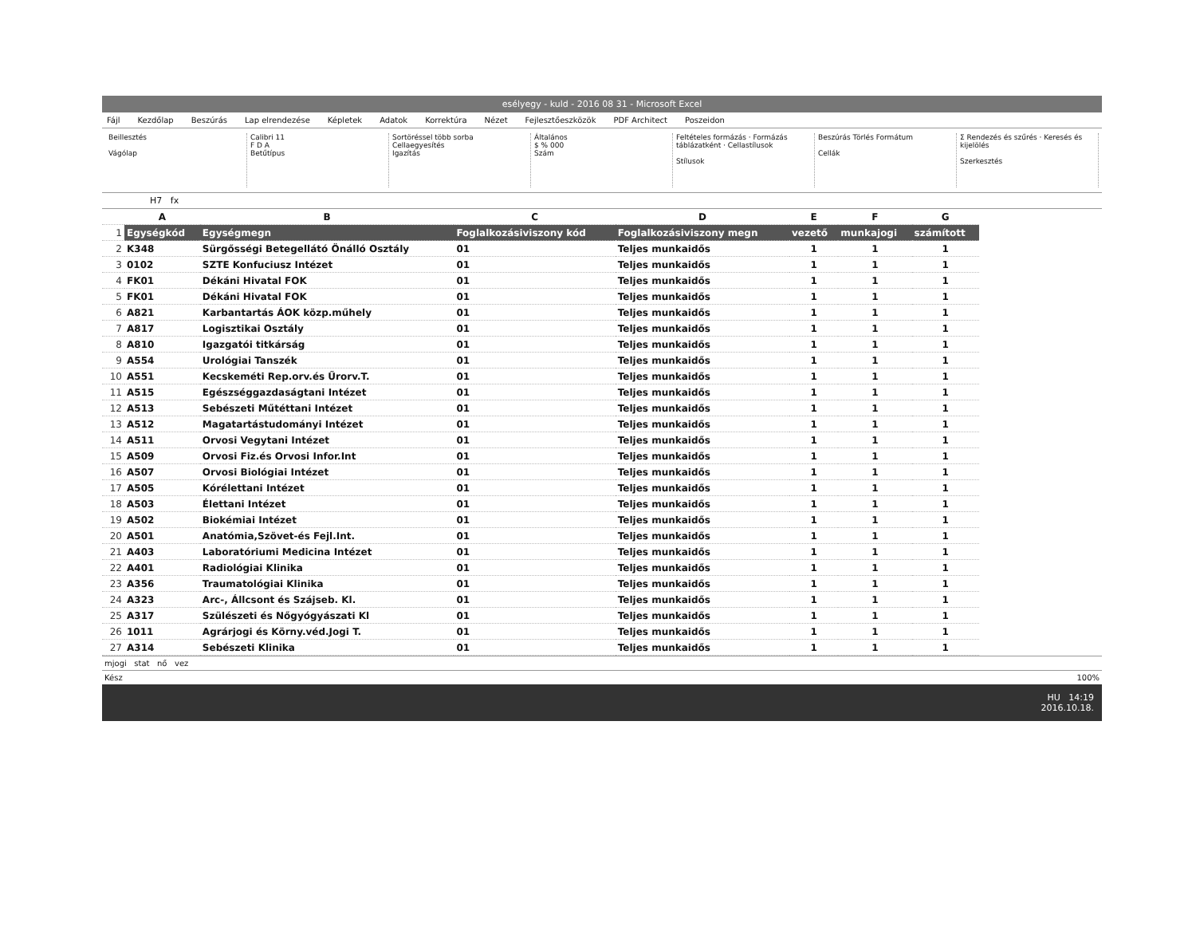esélyegy - kuld - 2016 08 31 - Microsoft Excel
Fájl Kezdőlap Beszúrás Lap elrendezése Képletek Adatok Korrektúra Nézet Fejlesztőeszközök PDF Architect Poszeidon
Beillesztés
Vágólap
Calibri 11
F D A
Betűtípus
Sortöréssel több sorba
Cellaegyesítés
Igazítás
Általános
$ % 000
Szám
Feltételes formázás · Formázás táblázatként · Cellastílusok
Stílusok
Beszúrás Törlés Formátum
Cellák
Σ Rendezés és szűrés · Keresés és kijelölés
Szerkesztés
H7 fx
| | A | B | C | D | E | F | G |
| 1 | Egységkód | Egységmegn | Foglalkozásiviszony kód | Foglalkozásiviszony megn | vezető | munkajogi | számított |
| 2 | K348 | Sürgősségi Betegellátó Önálló Osztály | 01 | Teljes munkaidős | 1 | 1 | 1 |
| 3 | 0102 | SZTE Konfuciusz Intézet | 01 | Teljes munkaidős | 1 | 1 | 1 |
| 4 | FK01 | Dékáni Hivatal FOK | 01 | Teljes munkaidős | 1 | 1 | 1 |
| 5 | FK01 | Dékáni Hivatal FOK | 01 | Teljes munkaidős | 1 | 1 | 1 |
| 6 | A821 | Karbantartás ÁOK közp.műhely | 01 | Teljes munkaidős | 1 | 1 | 1 |
| 7 | A817 | Logisztikai Osztály | 01 | Teljes munkaidős | 1 | 1 | 1 |
| 8 | A810 | Igazgatói titkárság | 01 | Teljes munkaidős | 1 | 1 | 1 |
| 9 | A554 | Urológiai Tanszék | 01 | Teljes munkaidős | 1 | 1 | 1 |
| 10 | A551 | Kecskeméti Rep.orv.és Űrorv.T. | 01 | Teljes munkaidős | 1 | 1 | 1 |
| 11 | A515 | Egészséggazdaságtani Intézet | 01 | Teljes munkaidős | 1 | 1 | 1 |
| 12 | A513 | Sebészeti Műtéttani Intézet | 01 | Teljes munkaidős | 1 | 1 | 1 |
| 13 | A512 | Magatartástudományi Intézet | 01 | Teljes munkaidős | 1 | 1 | 1 |
| 14 | A511 | Orvosi Vegytani Intézet | 01 | Teljes munkaidős | 1 | 1 | 1 |
| 15 | A509 | Orvosi Fiz.és Orvosi Infor.Int | 01 | Teljes munkaidős | 1 | 1 | 1 |
| 16 | A507 | Orvosi Biológiai Intézet | 01 | Teljes munkaidős | 1 | 1 | 1 |
| 17 | A505 | Kórélettani Intézet | 01 | Teljes munkaidős | 1 | 1 | 1 |
| 18 | A503 | Élettani Intézet | 01 | Teljes munkaidős | 1 | 1 | 1 |
| 19 | A502 | Biokémiai Intézet | 01 | Teljes munkaidős | 1 | 1 | 1 |
| 20 | A501 | Anatómia,Szövet-és Fejl.Int. | 01 | Teljes munkaidős | 1 | 1 | 1 |
| 21 | A403 | Laboratóriumi Medicina Intézet | 01 | Teljes munkaidős | 1 | 1 | 1 |
| 22 | A401 | Radiológiai Klinika | 01 | Teljes munkaidős | 1 | 1 | 1 |
| 23 | A356 | Traumatológiai Klinika | 01 | Teljes munkaidős | 1 | 1 | 1 |
| 24 | A323 | Arc-, Állcsont és Szájseb. Kl. | 01 | Teljes munkaidős | 1 | 1 | 1 |
| 25 | A317 | Szülészeti és Nőgyógyászati Kl | 01 | Teljes munkaidős | 1 | 1 | 1 |
| 26 | 1011 | Agrárjogi és Körny.véd.Jogi T. | 01 | Teljes munkaidős | 1 | 1 | 1 |
| 27 | A314 | Sebészeti Klinika | 01 | Teljes munkaidős | 1 | 1 | 1 |
mjogi stat nő vez
Kész 100%
HU 14:19
2016.10.18.